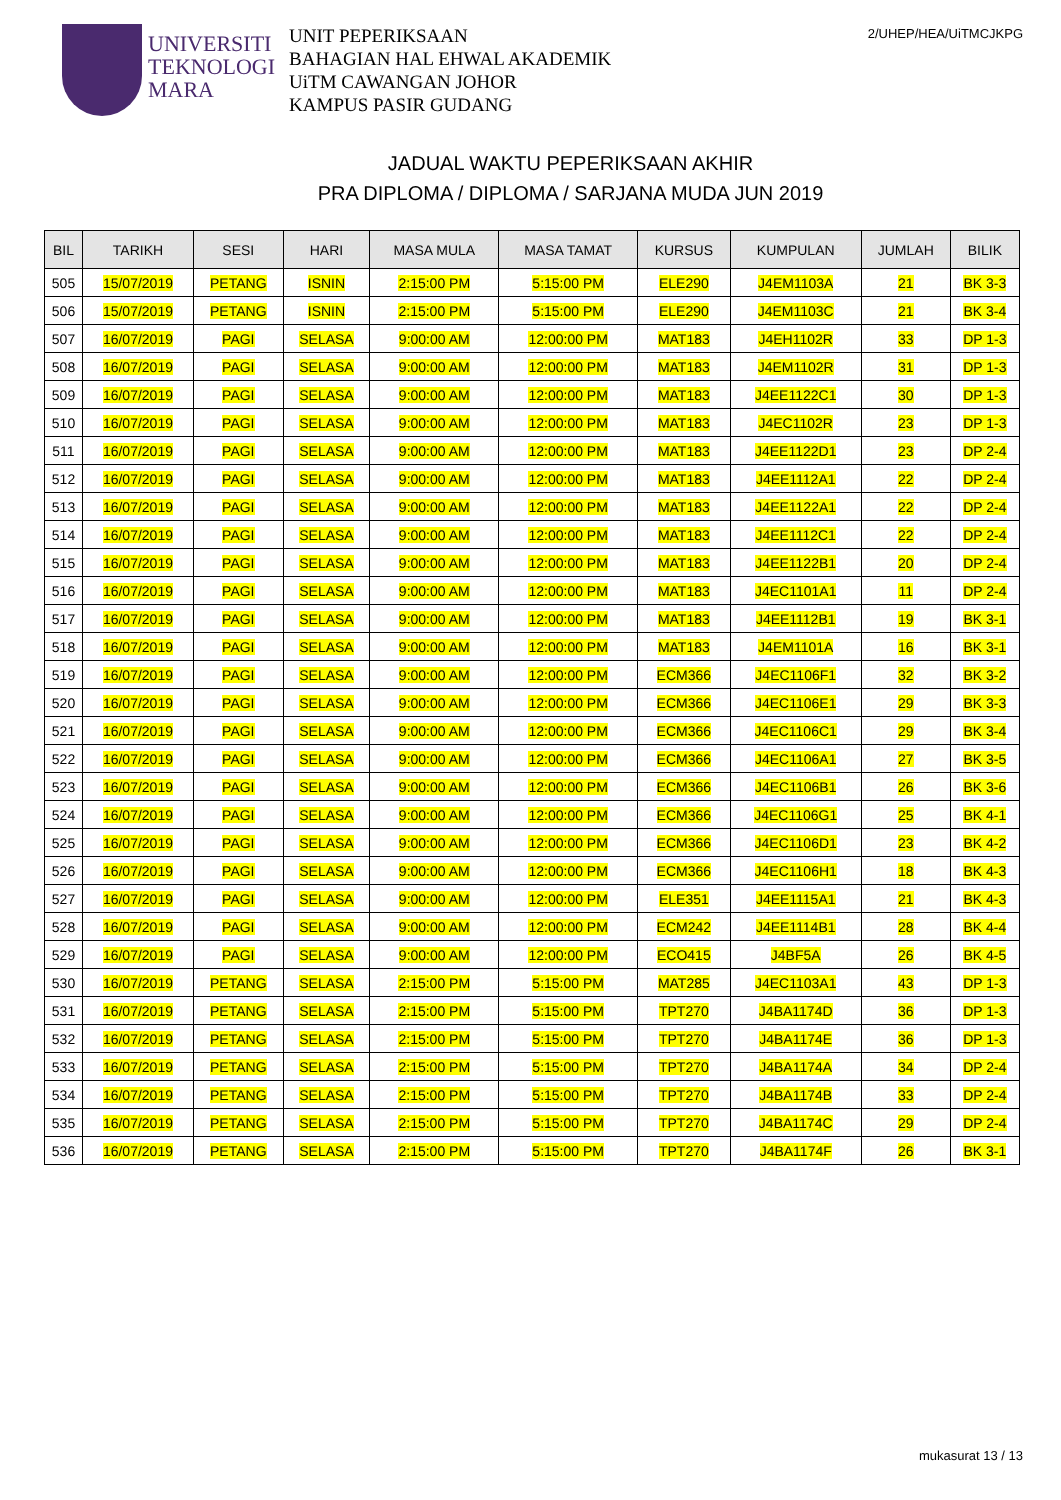UNIVERSITI
TEKNOLOGI
MARA
UNIT PEPERIKSAAN
BAHAGIAN HAL EHWAL AKADEMIK
UiTM CAWANGAN JOHOR
KAMPUS PASIR GUDANG
2/UHEP/HEA/UiTMCJKPG
JADUAL WAKTU PEPERIKSAAN AKHIR
PRA DIPLOMA / DIPLOMA / SARJANA MUDA JUN 2019
| BIL | TARIKH | SESI | HARI | MASA MULA | MASA TAMAT | KURSUS | KUMPULAN | JUMLAH | BILIK |
| --- | --- | --- | --- | --- | --- | --- | --- | --- | --- |
| 505 | 15/07/2019 | PETANG | ISNIN | 2:15:00 PM | 5:15:00 PM | ELE290 | J4EM1103A | 21 | BK 3-3 |
| 506 | 15/07/2019 | PETANG | ISNIN | 2:15:00 PM | 5:15:00 PM | ELE290 | J4EM1103C | 21 | BK 3-4 |
| 507 | 16/07/2019 | PAGI | SELASA | 9:00:00 AM | 12:00:00 PM | MAT183 | J4EH1102R | 33 | DP 1-3 |
| 508 | 16/07/2019 | PAGI | SELASA | 9:00:00 AM | 12:00:00 PM | MAT183 | J4EM1102R | 31 | DP 1-3 |
| 509 | 16/07/2019 | PAGI | SELASA | 9:00:00 AM | 12:00:00 PM | MAT183 | J4EE1122C1 | 30 | DP 1-3 |
| 510 | 16/07/2019 | PAGI | SELASA | 9:00:00 AM | 12:00:00 PM | MAT183 | J4EC1102R | 23 | DP 1-3 |
| 511 | 16/07/2019 | PAGI | SELASA | 9:00:00 AM | 12:00:00 PM | MAT183 | J4EE1122D1 | 23 | DP 2-4 |
| 512 | 16/07/2019 | PAGI | SELASA | 9:00:00 AM | 12:00:00 PM | MAT183 | J4EE1112A1 | 22 | DP 2-4 |
| 513 | 16/07/2019 | PAGI | SELASA | 9:00:00 AM | 12:00:00 PM | MAT183 | J4EE1122A1 | 22 | DP 2-4 |
| 514 | 16/07/2019 | PAGI | SELASA | 9:00:00 AM | 12:00:00 PM | MAT183 | J4EE1112C1 | 22 | DP 2-4 |
| 515 | 16/07/2019 | PAGI | SELASA | 9:00:00 AM | 12:00:00 PM | MAT183 | J4EE1122B1 | 20 | DP 2-4 |
| 516 | 16/07/2019 | PAGI | SELASA | 9:00:00 AM | 12:00:00 PM | MAT183 | J4EC1101A1 | 11 | DP 2-4 |
| 517 | 16/07/2019 | PAGI | SELASA | 9:00:00 AM | 12:00:00 PM | MAT183 | J4EE1112B1 | 19 | BK 3-1 |
| 518 | 16/07/2019 | PAGI | SELASA | 9:00:00 AM | 12:00:00 PM | MAT183 | J4EM1101A | 16 | BK 3-1 |
| 519 | 16/07/2019 | PAGI | SELASA | 9:00:00 AM | 12:00:00 PM | ECM366 | J4EC1106F1 | 32 | BK 3-2 |
| 520 | 16/07/2019 | PAGI | SELASA | 9:00:00 AM | 12:00:00 PM | ECM366 | J4EC1106E1 | 29 | BK 3-3 |
| 521 | 16/07/2019 | PAGI | SELASA | 9:00:00 AM | 12:00:00 PM | ECM366 | J4EC1106C1 | 29 | BK 3-4 |
| 522 | 16/07/2019 | PAGI | SELASA | 9:00:00 AM | 12:00:00 PM | ECM366 | J4EC1106A1 | 27 | BK 3-5 |
| 523 | 16/07/2019 | PAGI | SELASA | 9:00:00 AM | 12:00:00 PM | ECM366 | J4EC1106B1 | 26 | BK 3-6 |
| 524 | 16/07/2019 | PAGI | SELASA | 9:00:00 AM | 12:00:00 PM | ECM366 | J4EC1106G1 | 25 | BK 4-1 |
| 525 | 16/07/2019 | PAGI | SELASA | 9:00:00 AM | 12:00:00 PM | ECM366 | J4EC1106D1 | 23 | BK 4-2 |
| 526 | 16/07/2019 | PAGI | SELASA | 9:00:00 AM | 12:00:00 PM | ECM366 | J4EC1106H1 | 18 | BK 4-3 |
| 527 | 16/07/2019 | PAGI | SELASA | 9:00:00 AM | 12:00:00 PM | ELE351 | J4EE1115A1 | 21 | BK 4-3 |
| 528 | 16/07/2019 | PAGI | SELASA | 9:00:00 AM | 12:00:00 PM | ECM242 | J4EE1114B1 | 28 | BK 4-4 |
| 529 | 16/07/2019 | PAGI | SELASA | 9:00:00 AM | 12:00:00 PM | ECO415 | J4BF5A | 26 | BK 4-5 |
| 530 | 16/07/2019 | PETANG | SELASA | 2:15:00 PM | 5:15:00 PM | MAT285 | J4EC1103A1 | 43 | DP 1-3 |
| 531 | 16/07/2019 | PETANG | SELASA | 2:15:00 PM | 5:15:00 PM | TPT270 | J4BA1174D | 36 | DP 1-3 |
| 532 | 16/07/2019 | PETANG | SELASA | 2:15:00 PM | 5:15:00 PM | TPT270 | J4BA1174E | 36 | DP 1-3 |
| 533 | 16/07/2019 | PETANG | SELASA | 2:15:00 PM | 5:15:00 PM | TPT270 | J4BA1174A | 34 | DP 2-4 |
| 534 | 16/07/2019 | PETANG | SELASA | 2:15:00 PM | 5:15:00 PM | TPT270 | J4BA1174B | 33 | DP 2-4 |
| 535 | 16/07/2019 | PETANG | SELASA | 2:15:00 PM | 5:15:00 PM | TPT270 | J4BA1174C | 29 | DP 2-4 |
| 536 | 16/07/2019 | PETANG | SELASA | 2:15:00 PM | 5:15:00 PM | TPT270 | J4BA1174F | 26 | BK 3-1 |
mukasurat 13 / 13